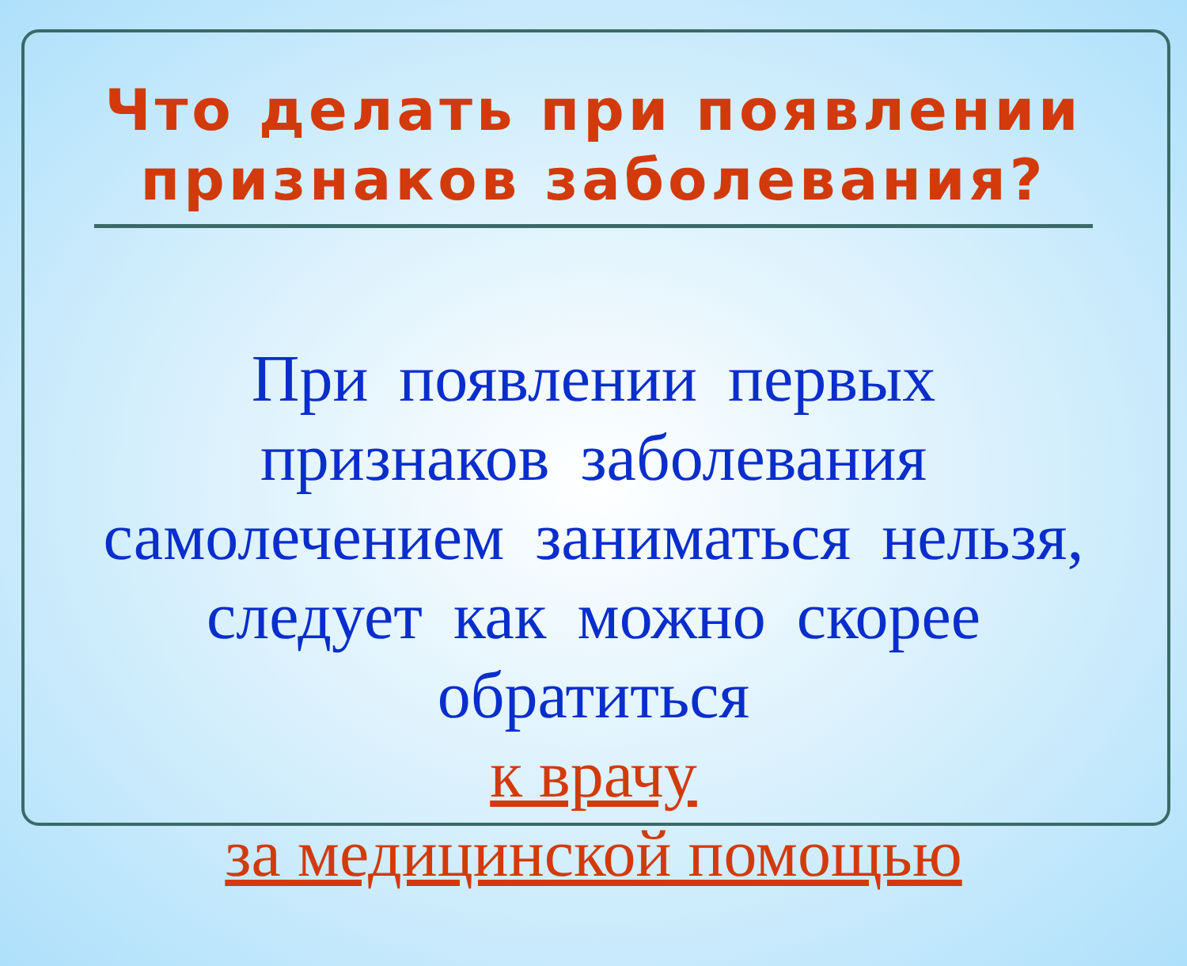Что делать при появлении
признаков заболевания?
При появлении первых признаков заболевания самолечением заниматься нельзя, следует как можно скорее обратиться
к врачу
за медицинской помощью